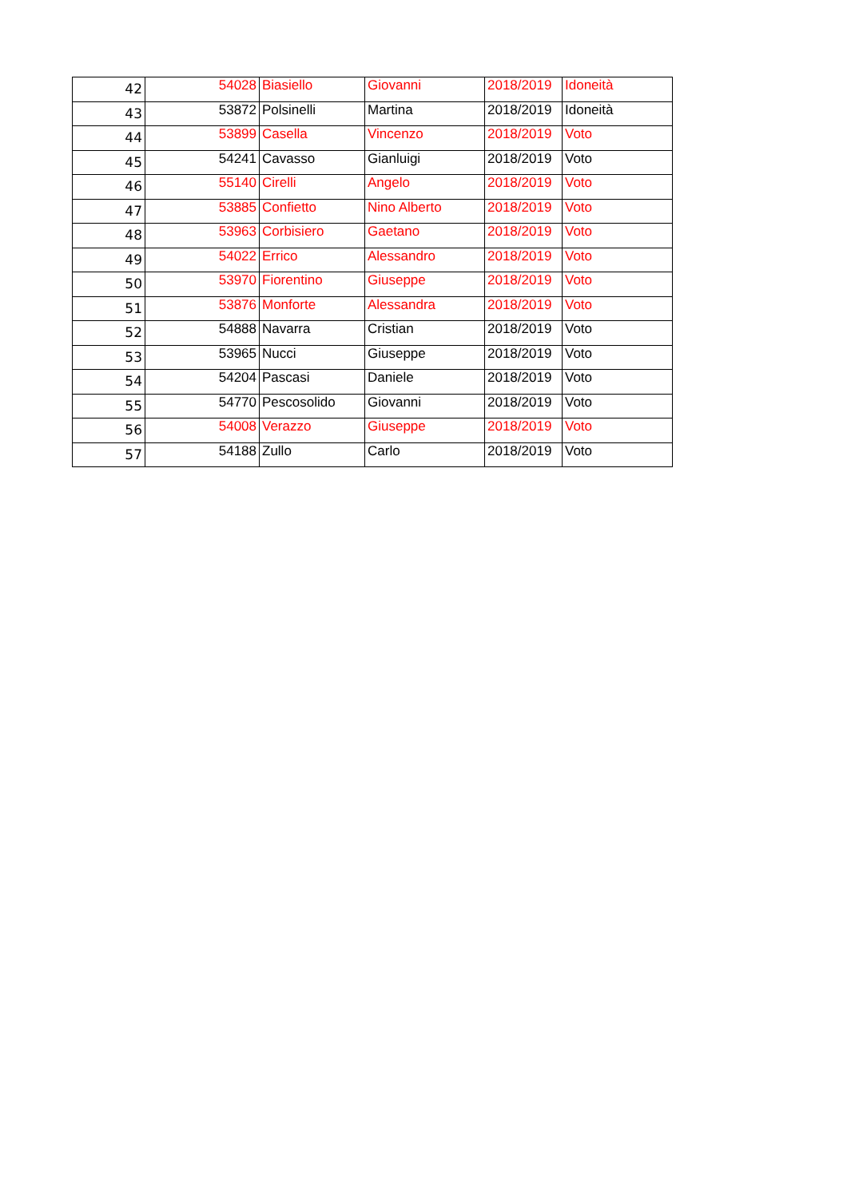| 42 | 54028 | Biasiello | Giovanni | 2018/2019 | Idoneità |
| 43 | 53872 | Polsinelli | Martina | 2018/2019 | Idoneità |
| 44 | 53899 | Casella | Vincenzo | 2018/2019 | Voto |
| 45 | 54241 | Cavasso | Gianluigi | 2018/2019 | Voto |
| 46 | 55140 | Cirelli | Angelo | 2018/2019 | Voto |
| 47 | 53885 | Confietto | Nino Alberto | 2018/2019 | Voto |
| 48 | 53963 | Corbisiero | Gaetano | 2018/2019 | Voto |
| 49 | 54022 | Errico | Alessandro | 2018/2019 | Voto |
| 50 | 53970 | Fiorentino | Giuseppe | 2018/2019 | Voto |
| 51 | 53876 | Monforte | Alessandra | 2018/2019 | Voto |
| 52 | 54888 | Navarra | Cristian | 2018/2019 | Voto |
| 53 | 53965 | Nucci | Giuseppe | 2018/2019 | Voto |
| 54 | 54204 | Pascasi | Daniele | 2018/2019 | Voto |
| 55 | 54770 | Pescosolido | Giovanni | 2018/2019 | Voto |
| 56 | 54008 | Verazzo | Giuseppe | 2018/2019 | Voto |
| 57 | 54188 | Zullo | Carlo | 2018/2019 | Voto |